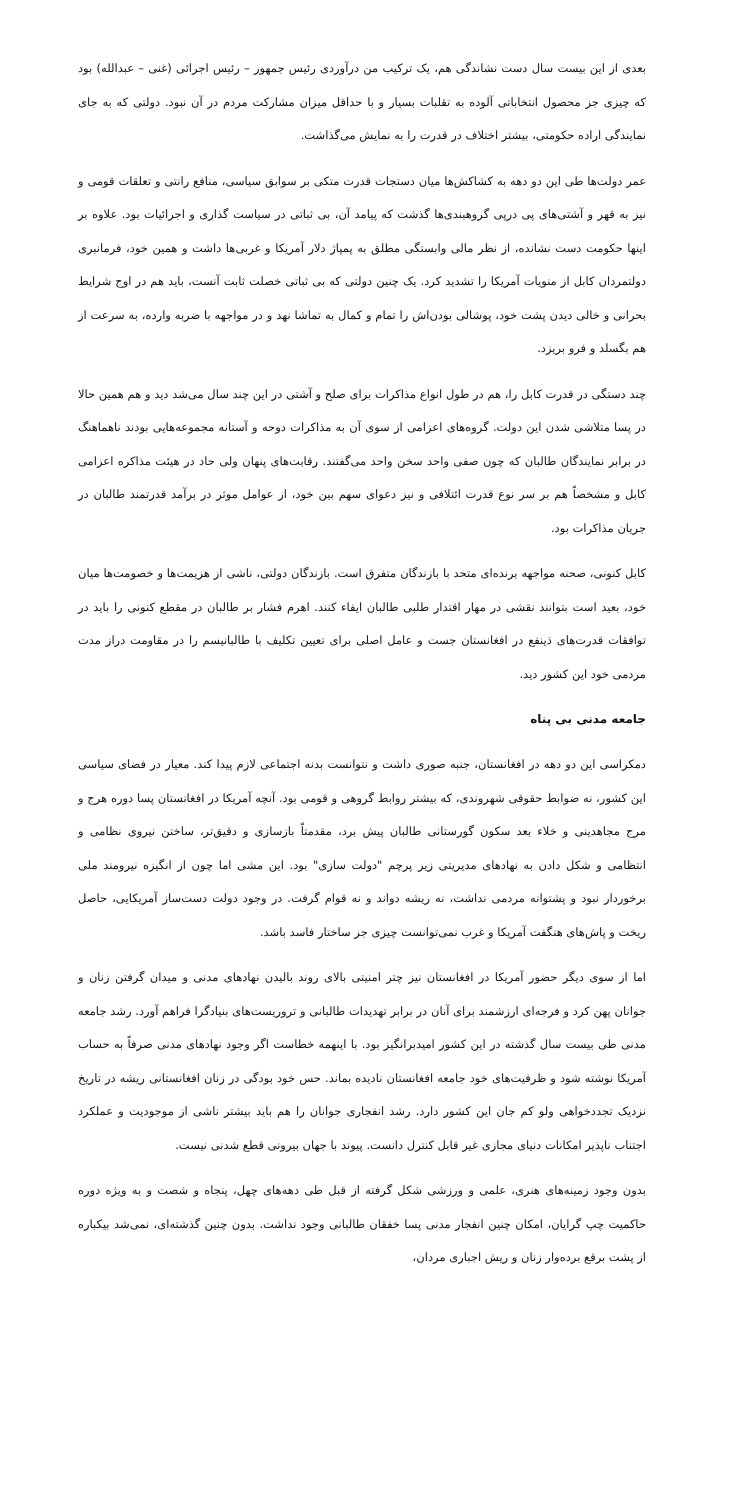بعدی از این بیست سال دست نشاندگی هم، یک ترکیب من درآوردی رئیس جمهور – رئیس اجرائی (غنی – عبدالله) بود که چیزی جز محصول انتخاباتی آلوده به تقلبات بسیار و با حداقل میزان مشارکت مردم در آن نبود. دولتی که به جای نمایندگی اراده حکومتی، بیشتر اختلاف در قدرت را به نمایش می‌گذاشت.
عمر دولت‌ها طی این دو دهه به کشاکش‌ها میان دستجات قدرت متکی بر سوابق سیاسی، منافع رانتی و تعلقات قومی و نیز به قهر و آشتی‌های پی درپی گروهبندی‌ها گذشت که پیامد آن، بی ثباتی در سیاست گذاری و اجرائیات بود. علاوه بر اینها حکومت دست نشانده، از نظر مالی وابستگی مطلق به پمپاژ دلار آمریکا و غربی‌ها داشت و همین خود، فرمانبری دولتمردان کابل از منویات آمریکا را تشدید کرد. یک چنین دولتی که بی ثباتی خصلت ثابت آنست، باید هم در اوج شرایط بحرانی و خالی دیدن پشت خود، پوشالی بودن‌اش را تمام و کمال به تماشا نهد و در مواجهه با ضربه وارده، به سرعت از هم بگسلد و فرو بریزد.
چند دستگی در قدرت کابل را، هم در طول انواع مذاکرات برای صلح و آشتی در این چند سال می‌شد دید و هم همین حالا در پسا متلاشی شدن این دولت. گروه‌های اعزامی از سوی آن به مذاکرات دوحه و آستانه مجموعه‌هایی بودند ناهماهنگ در برابر نمایندگان طالبان که چون صفی واحد سخن واحد می‌گفتند. رقابت‌های پنهان ولی حاد در هیئت مذاکره اعزامی کابل و مشخصاً هم بر سر نوع قدرت ائتلافی و نیز دعوای سهم بین خود، از عوامل موثر در برآمد قدرتمند طالبان در جریان مذاکرات بود.
کابل کنونی، صحنه مواجهه برنده‌ای متحد با بازندگان متفرق است. بازندگان دولتی، ناشی از هزیمت‌ها و خصومت‌ها میان خود، بعید است بتوانند نقشی در مهار اقتدار طلبی طالبان ایفاء کنند. اهرم فشار بر طالبان در مقطع کنونی را باید در توافقات قدرت‌های ذینفع در افغانستان جست و عامل اصلی برای تعیین تکلیف با طالبانیسم را در مقاومت دراز مدت مردمی خود این کشور دید.
جامعه مدنی بی پناه
دمکراسی این دو دهه در افغانستان، جنبه صوری داشت و نتوانست بدنه اجتماعی لازم پیدا کند. معیار در فضای سیاسی این کشور، نه ضوابط حقوقی شهروندی، که بیشتر روابط گروهی و قومی بود. آنچه آمریکا در افغانستان پسا دوره هرج و مرج مجاهدینی و خلاء بعد سکون گورستانی طالبان پیش برد، مقدمتاً بازسازی و دقیق‌تر، ساختن نیروی نظامی و انتظامی و شکل دادن به نهادهای مدیریتی زیر پرچم "دولت سازی" بود. این مشی اما چون از انگیزه نیرومند ملی برخوردار نبود و پشتوانه مردمی نداشت، نه ریشه دواند و نه قوام گرفت. در وجود دولت دست‌ساز آمریکایی، حاصل ریخت و پاش‌های هنگفت آمریکا و غرب نمی‌توانست چیزی جز ساختار فاسد باشد.
اما از سوی دیگر حضور آمریکا در افغانستان نیز چتر امنیتی بالای روند بالیدن نهادهای مدنی و میدان گرفتن زنان و جوانان پهن کرد و فرجه‌ای ارزشمند برای آنان در برابر تهدیدات طالبانی و تروریست‌های بنیادگرا فراهم آورد. رشد جامعه مدنی طی بیست سال گذشته در این کشور امیدبرانگیز بود. با اینهمه خطاست اگر وجود نهادهای مدنی صرفاً به حساب آمریکا نوشته شود و ظرفیت‌های خود جامعه افغانستان نادیده بماند. حس خود بودگی در زنان افغانستانی ریشه در تاریخ نزدیک تجددخواهی ولو کم جان این کشور دارد. رشد انفجاری جوانان را هم باید بیشتر ناشی از موجودیت و عملکرد اجتناب ناپذیر امکانات دنیای مجازی غیر قابل کنترل دانست. پیوند با جهان بیرونی قطع شدنی نیست.
بدون وجود زمینه‌های هنری، علمی و ورزشی شکل گرفته از قبل طی دهه‌های چهل، پنجاه و شصت و به ویژه دوره حاکمیت چپ گرایان، امکان چنین انفجار مدنی پسا خفقان طالبانی وجود نداشت. بدون چنین گذشته‌ای، نمی‌شد بیکباره از پشت برقع برده‌وار زنان و ریش اجباری مردان،